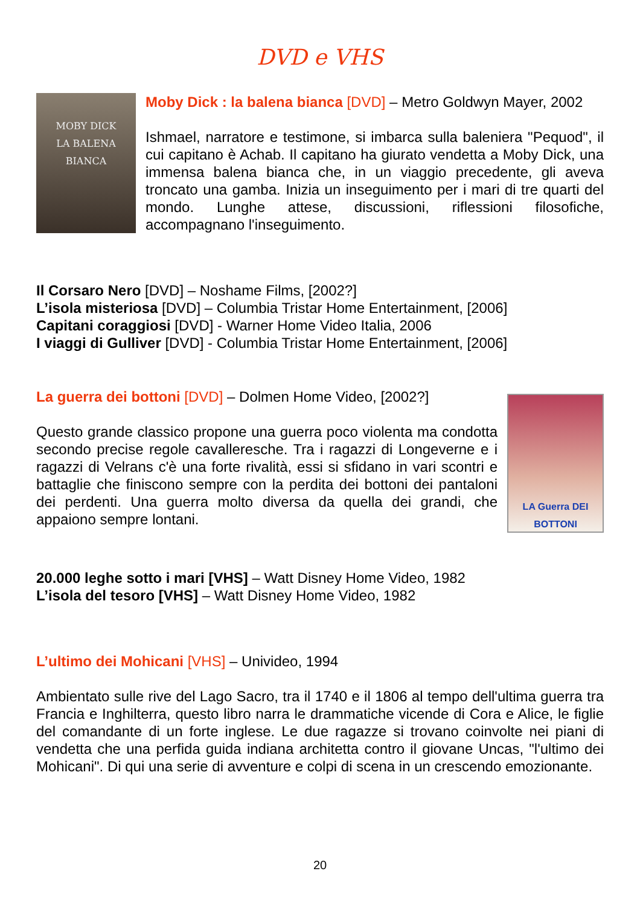DVD e VHS
MOBY DICK
LA BALENA BIANCA
Moby Dick : la balena bianca [DVD] – Metro Goldwyn Mayer, 2002
Ishmael, narratore e testimone, si imbarca sulla baleniera "Pequod", il cui capitano è Achab. Il capitano ha giurato vendetta a Moby Dick, una immensa balena bianca che, in un viaggio precedente, gli aveva troncato una gamba. Inizia un inseguimento per i mari di tre quarti del mondo. Lunghe attese, discussioni, riflessioni filosofiche, accompagnano l'inseguimento.
Il Corsaro Nero [DVD] – Noshame Films, [2002?]
L’isola misteriosa [DVD] – Columbia Tristar Home Entertainment, [2006]
Capitani coraggiosi [DVD] - Warner Home Video Italia, 2006
I viaggi di Gulliver [DVD] - Columbia Tristar Home Entertainment, [2006]
La guerra dei bottoni [DVD] – Dolmen Home Video, [2002?]
Questo grande classico propone una guerra poco violenta ma condotta secondo precise regole cavalleresche. Tra i ragazzi di Longeverne e i ragazzi di Velrans c'è una forte rivalità, essi si sfidano in vari scontri e battaglie che finiscono sempre con la perdita dei bottoni dei pantaloni dei perdenti. Una guerra molto diversa da quella dei grandi, che appaiono sempre lontani.
LA Guerra DEI BOTTONI
20.000 leghe sotto i mari [VHS] – Watt Disney Home Video, 1982
L’isola del tesoro [VHS] – Watt Disney Home Video, 1982
L’ultimo dei Mohicani [VHS] – Univideo, 1994
Ambientato sulle rive del Lago Sacro, tra il 1740 e il 1806 al tempo dell'ultima guerra tra Francia e Inghilterra, questo libro narra le drammatiche vicende di Cora e Alice, le figlie del comandante di un forte inglese. Le due ragazze si trovano coinvolte nei piani di vendetta che una perfida guida indiana architetta contro il giovane Uncas, "l'ultimo dei Mohicani". Di qui una serie di avventure e colpi di scena in un crescendo emozionante.
20